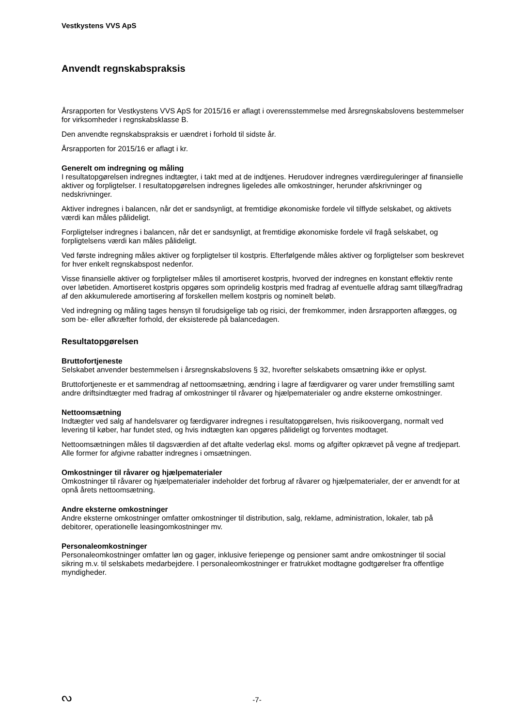Vestkystens VVS ApS
Anvendt regnskabspraksis
Årsrapporten for Vestkystens VVS ApS for 2015/16 er aflagt i overensstemmelse med årsregnskabslovens bestemmelser for virksomheder i regnskabsklasse B.
Den anvendte regnskabspraksis er uændret i forhold til sidste år.
Årsrapporten for 2015/16 er aflagt i kr.
Generelt om indregning og måling
I resultatopgørelsen indregnes indtægter, i takt med at de indtjenes. Herudover indregnes værdireguleringer af finansielle aktiver og forpligtelser. I resultatopgørelsen indregnes ligeledes alle omkostninger, herunder afskrivninger og nedskrivninger.
Aktiver indregnes i balancen, når det er sandsynligt, at fremtidige økonomiske fordele vil tilflyde selskabet, og aktivets værdi kan måles pålideligt.
Forpligtelser indregnes i balancen, når det er sandsynligt, at fremtidige økonomiske fordele vil fragå selskabet, og forpligtelsens værdi kan måles pålideligt.
Ved første indregning måles aktiver og forpligtelser til kostpris. Efterfølgende måles aktiver og forpligtelser som beskrevet for hver enkelt regnskabspost nedenfor.
Visse finansielle aktiver og forpligtelser måles til amortiseret kostpris, hvorved der indregnes en konstant effektiv rente over løbetiden. Amortiseret kostpris opgøres som oprindelig kostpris med fradrag af eventuelle afdrag samt tillæg/fradrag af den akkumulerede amortisering af forskellen mellem kostpris og nominelt beløb.
Ved indregning og måling tages hensyn til forudsigelige tab og risici, der fremkommer, inden årsrapporten aflægges, og som be- eller afkræfter forhold, der eksisterede på balancedagen.
Resultatopgørelsen
Bruttofortjeneste
Selskabet anvender bestemmelsen i årsregnskabslovens § 32, hvorefter selskabets omsætning ikke er oplyst.
Bruttofortjeneste er et sammendrag af nettoomsætning, ændring i lagre af færdigvarer og varer under fremstilling samt andre driftsindtægter med fradrag af omkostninger til råvarer og hjælpematerialer og andre eksterne omkostninger.
Nettoomsætning
Indtægter ved salg af handelsvarer og færdigvarer indregnes i resultatopgørelsen, hvis risikoovergang, normalt ved levering til køber, har fundet sted, og hvis indtægten kan opgøres pålideligt og forventes modtaget.
Nettoomsætningen måles til dagsværdien af det aftalte vederlag eksl. moms og afgifter opkrævet på vegne af tredjepart. Alle former for afgivne rabatter indregnes i omsætningen.
Omkostninger til råvarer og hjælpematerialer
Omkostninger til råvarer og hjælpematerialer indeholder det forbrug af råvarer og hjælpematerialer, der er anvendt for at opnå årets nettoomsætning.
Andre eksterne omkostninger
Andre eksterne omkostninger omfatter omkostninger til distribution, salg, reklame, administration, lokaler, tab på debitorer, operationelle leasingomkostninger mv.
Personaleomkostninger
Personaleomkostninger omfatter løn og gager, inklusive feriepenge og pensioner samt andre omkostninger til social sikring m.v. til selskabets medarbejdere. I personaleomkostninger er fratrukket modtagne godtgørelser fra offentlige myndigheder.
ᔓ
-7-